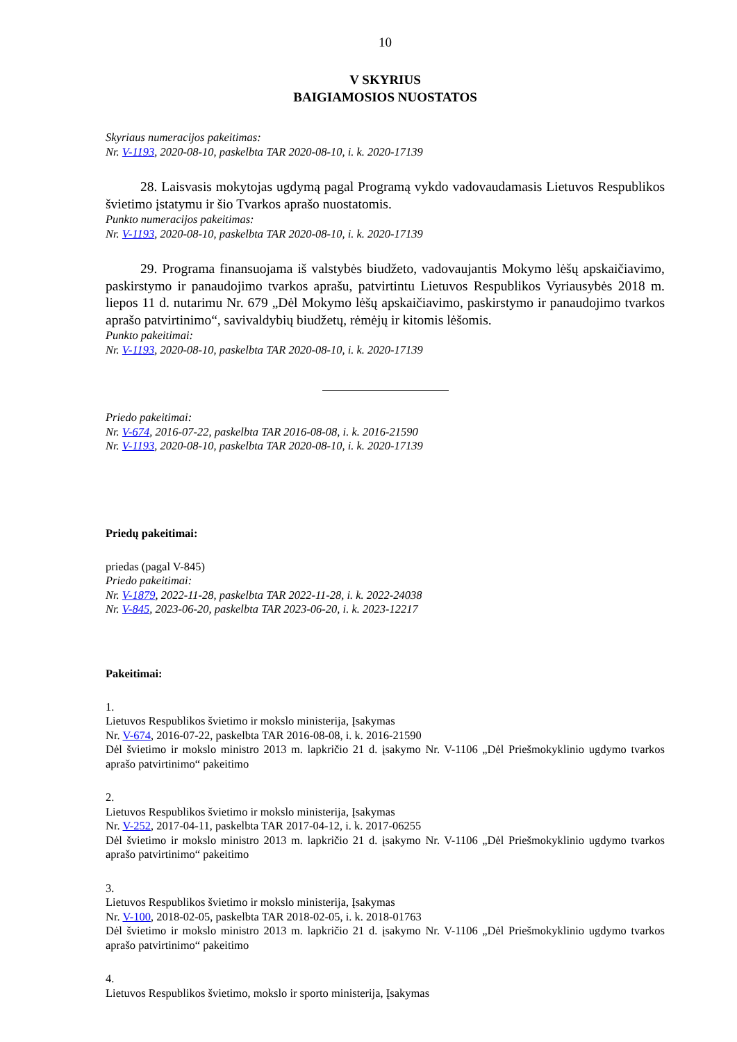10
V SKYRIUS
BAIGIAMOSIOS NUOSTATOS
Skyriaus numeracijos pakeitimas:
Nr. V-1193, 2020-08-10, paskelbta TAR 2020-08-10, i. k. 2020-17139
28. Laisvasis mokytojas ugdymą pagal Programą vykdo vadovaudamasis Lietuvos Respublikos švietimo įstatymu ir šio Tvarkos aprašo nuostatomis.
Punkto numeracijos pakeitimas:
Nr. V-1193, 2020-08-10, paskelbta TAR 2020-08-10, i. k. 2020-17139
29. Programa finansuojama iš valstybės biudžeto, vadovaujantis Mokymo lėšų apskaičiavimo, paskirstymo ir panaudojimo tvarkos aprašu, patvirtintu Lietuvos Respublikos Vyriausybės 2018 m. liepos 11 d. nutarimu Nr. 679 „Dėl Mokymo lėšų apskaičiavimo, paskirstymo ir panaudojimo tvarkos aprašo patvirtinimo“, savivaldybių biudžetų, rėmėjų ir kitomis lėšomis.
Punkto pakeitimai:
Nr. V-1193, 2020-08-10, paskelbta TAR 2020-08-10, i. k. 2020-17139
Priedo pakeitimai:
Nr. V-674, 2016-07-22, paskelbta TAR 2016-08-08, i. k. 2016-21590
Nr. V-1193, 2020-08-10, paskelbta TAR 2020-08-10, i. k. 2020-17139
Priedų pakeitimai:
priedas (pagal V-845)
Priedo pakeitimai:
Nr. V-1879, 2022-11-28, paskelbta TAR 2022-11-28, i. k. 2022-24038
Nr. V-845, 2023-06-20, paskelbta TAR 2023-06-20, i. k. 2023-12217
Pakeitimai:
1.
Lietuvos Respublikos švietimo ir mokslo ministerija, Įsakymas
Nr. V-674, 2016-07-22, paskelbta TAR 2016-08-08, i. k. 2016-21590
Dėl švietimo ir mokslo ministro 2013 m. lapkričio 21 d. įsakymo Nr. V-1106 „Dėl Priešmokyklinio ugdymo tvarkos aprašo patvirtinimo“ pakeitimo
2.
Lietuvos Respublikos švietimo ir mokslo ministerija, Įsakymas
Nr. V-252, 2017-04-11, paskelbta TAR 2017-04-12, i. k. 2017-06255
Dėl švietimo ir mokslo ministro 2013 m. lapkričio 21 d. įsakymo Nr. V-1106 „Dėl Priešmokyklinio ugdymo tvarkos aprašo patvirtinimo“ pakeitimo
3.
Lietuvos Respublikos švietimo ir mokslo ministerija, Įsakymas
Nr. V-100, 2018-02-05, paskelbta TAR 2018-02-05, i. k. 2018-01763
Dėl švietimo ir mokslo ministro 2013 m. lapkričio 21 d. įsakymo Nr. V-1106 „Dėl Priešmokyklinio ugdymo tvarkos aprašo patvirtinimo“ pakeitimo
4.
Lietuvos Respublikos švietimo, mokslo ir sporto ministerija, Įsakymas